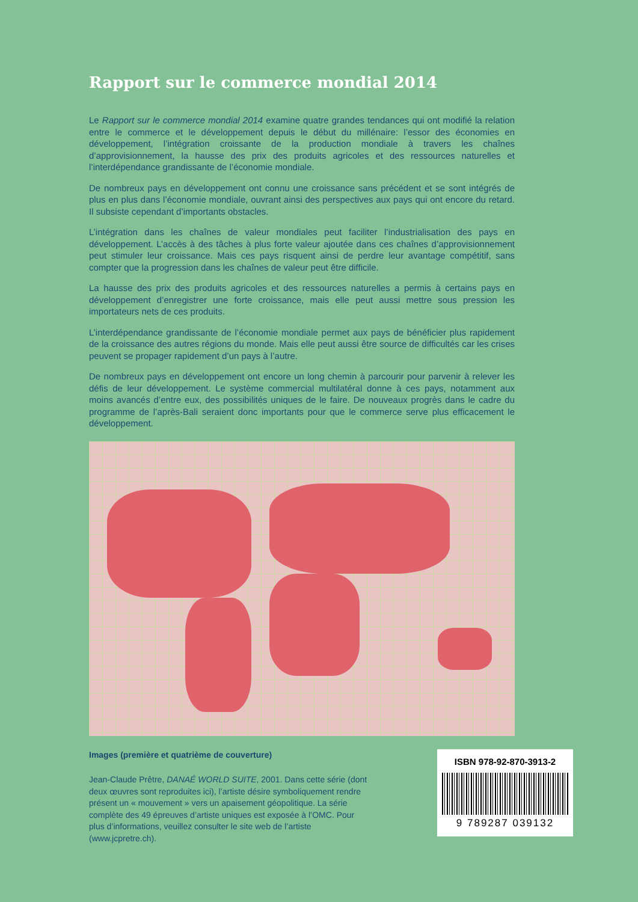Rapport sur le commerce mondial 2014
Le Rapport sur le commerce mondial 2014 examine quatre grandes tendances qui ont modifié la relation entre le commerce et le développement depuis le début du millénaire: l’essor des économies en développement, l’intégration croissante de la production mondiale à travers les chaînes d’approvisionnement, la hausse des prix des produits agricoles et des ressources naturelles et l’interdépendance grandissante de l’économie mondiale.
De nombreux pays en développement ont connu une croissance sans précédent et se sont intégrés de plus en plus dans l’économie mondiale, ouvrant ainsi des perspectives aux pays qui ont encore du retard. Il subsiste cependant d’importants obstacles.
L’intégration dans les chaînes de valeur mondiales peut faciliter l’industrialisation des pays en développement. L’accès à des tâches à plus forte valeur ajoutée dans ces chaînes d’approvisionnement peut stimuler leur croissance. Mais ces pays risquent ainsi de perdre leur avantage compétitif, sans compter que la progression dans les chaînes de valeur peut être difficile.
La hausse des prix des produits agricoles et des ressources naturelles a permis à certains pays en développement d’enregistrer une forte croissance, mais elle peut aussi mettre sous pression les importateurs nets de ces produits.
L’interdépendance grandissante de l’économie mondiale permet aux pays de bénéficier plus rapidement de la croissance des autres régions du monde. Mais elle peut aussi être source de difficultés car les crises peuvent se propager rapidement d’un pays à l’autre.
De nombreux pays en développement ont encore un long chemin à parcourir pour parvenir à relever les défis de leur développement. Le système commercial multilatéral donne à ces pays, notamment aux moins avancés d’entre eux, des possibilités uniques de le faire. De nouveaux progrès dans le cadre du programme de l’après-Bali seraient donc importants pour que le commerce serve plus efficacement le développement.
Images (première et quatrième de couverture)
Jean-Claude Prêtre, DANAÉ WORLD SUITE, 2001. Dans cette série (dont deux œuvres sont reproduites ici), l’artiste désire symboliquement rendre présent un « mouvement » vers un apaisement géopolitique. La série complète des 49 épreuves d’artiste uniques est exposée à l’OMC. Pour plus d’informations, veuillez consulter le site web de l’artiste (www.jcpretre.ch).
ISBN 978-92-870-3913-2
9 789287 039132